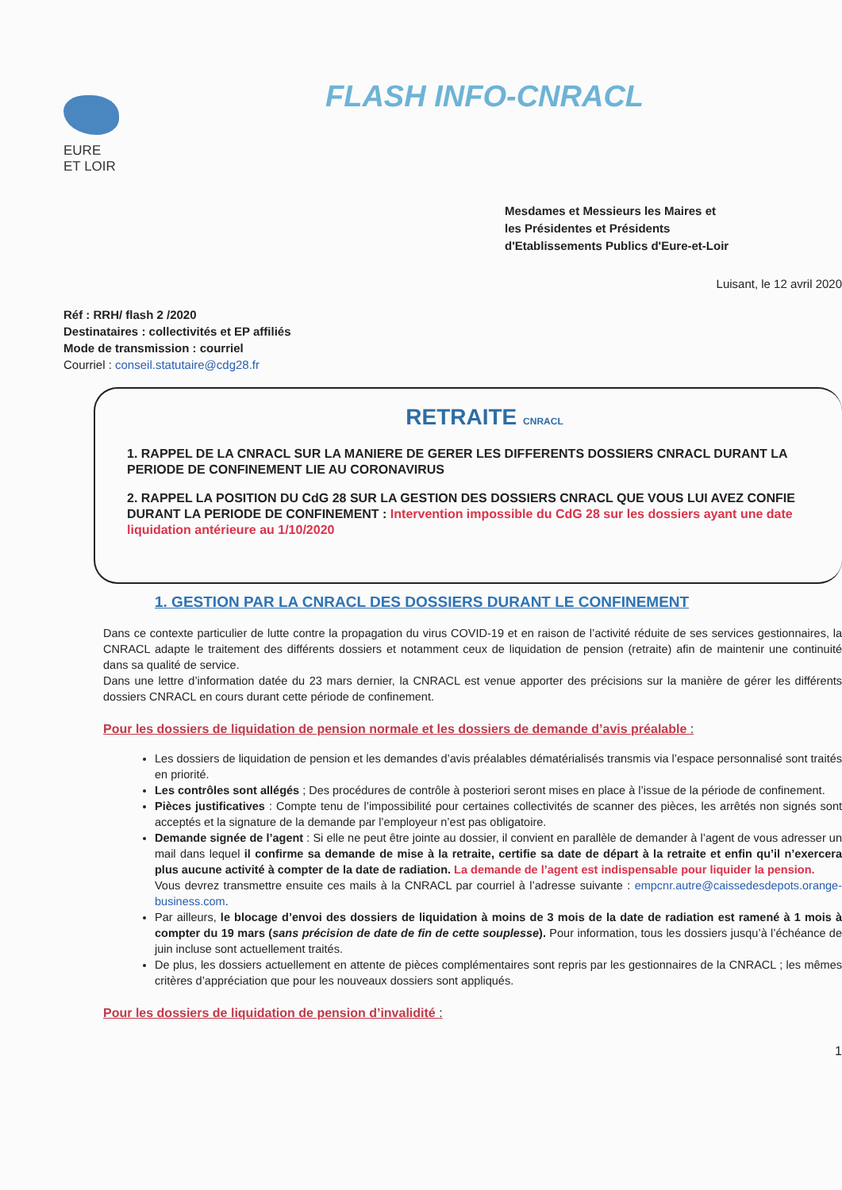EURE
ET LOIR
FLASH INFO-CNRACL
Mesdames et Messieurs les Maires et
les Présidentes et Présidents
d'Etablissements Publics d'Eure-et-Loir
Luisant, le 12 avril 2020
Réf : RRH/ flash 2 /2020
Destinataires : collectivités et EP affiliés
Mode de transmission : courriel
Courriel : conseil.statutaire@cdg28.fr
RETRAITE CNRACL
1. RAPPEL DE LA CNRACL SUR LA MANIERE DE GERER LES DIFFERENTS DOSSIERS CNRACL DURANT LA PERIODE DE CONFINEMENT LIE AU CORONAVIRUS
2. RAPPEL LA POSITION DU CdG 28 SUR LA GESTION DES DOSSIERS CNRACL QUE VOUS LUI AVEZ CONFIE DURANT LA PERIODE DE CONFINEMENT : Intervention impossible du CdG 28 sur les dossiers ayant une date liquidation antérieure au 1/10/2020
1. GESTION PAR LA CNRACL DES DOSSIERS DURANT LE CONFINEMENT
Dans ce contexte particulier de lutte contre la propagation du virus COVID-19 et en raison de l’activité réduite de ses services gestionnaires, la CNRACL adapte le traitement des différents dossiers et notamment ceux de liquidation de pension (retraite) afin de maintenir une continuité dans sa qualité de service.
Dans une lettre d’information datée du 23 mars dernier, la CNRACL est venue apporter des précisions sur la manière de gérer les différents dossiers CNRACL en cours durant cette période de confinement.
Pour les dossiers de liquidation de pension normale et les dossiers de demande d’avis préalable :
Les dossiers de liquidation de pension et les demandes d’avis préalables dématérialisés transmis via l’espace personnalisé sont traités en priorité.
Les contrôles sont allégés ; Des procédures de contrôle à posteriori seront mises en place à l’issue de la période de confinement.
Pièces justificatives : Compte tenu de l’impossibilité pour certaines collectivités de scanner des pièces, les arrêtés non signés sont acceptés et la signature de la demande par l’employeur n’est pas obligatoire.
Demande signée de l’agent : Si elle ne peut être jointe au dossier, il convient en parallèle de demander à l’agent de vous adresser un mail dans lequel il confirme sa demande de mise à la retraite, certifie sa date de départ à la retraite et enfin qu’il n’exercera plus aucune activité à compter de la date de radiation. La demande de l’agent est indispensable pour liquider la pension.
Vous devrez transmettre ensuite ces mails à la CNRACL par courriel à l’adresse suivante : empcnr.autre@caissedesdepots.orange-business.com.
Par ailleurs, le blocage d’envoi des dossiers de liquidation à moins de 3 mois de la date de radiation est ramené à 1 mois à compter du 19 mars (sans précision de date de fin de cette souplesse). Pour information, tous les dossiers jusqu’à l’échéance de juin incluse sont actuellement traités.
De plus, les dossiers actuellement en attente de pièces complémentaires sont repris par les gestionnaires de la CNRACL ; les mêmes critères d’appréciation que pour les nouveaux dossiers sont appliqués.
Pour les dossiers de liquidation de pension d’invalidité :
1